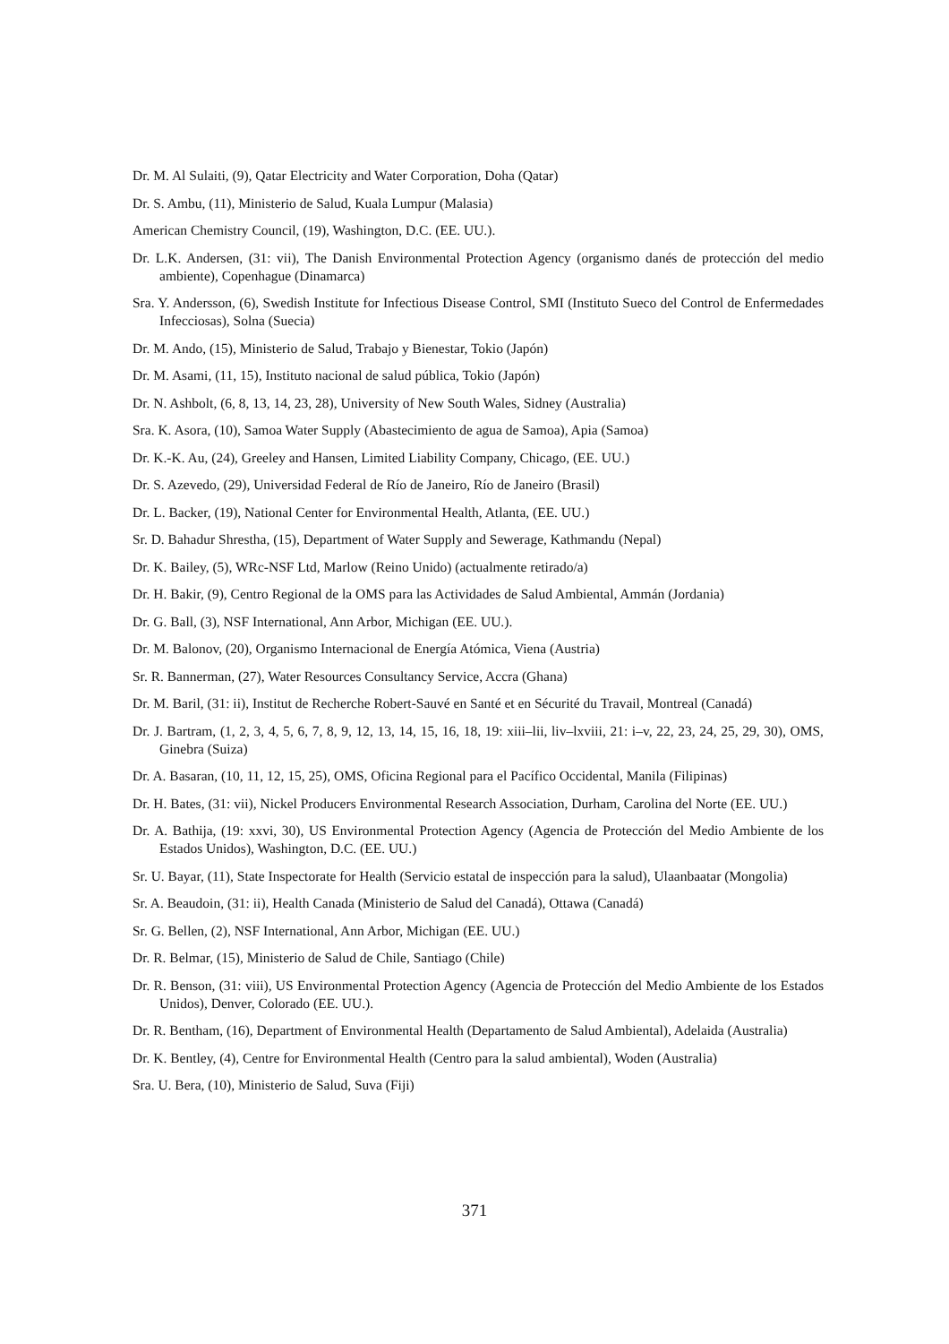Dr. M. Al Sulaiti, (9), Qatar Electricity and Water Corporation, Doha (Qatar)
Dr. S. Ambu, (11), Ministerio de Salud, Kuala Lumpur (Malasia)
American Chemistry Council, (19), Washington, D.C. (EE. UU.).
Dr. L.K. Andersen, (31: vii), The Danish Environmental Protection Agency (organismo danés de protección del medio ambiente), Copenhague (Dinamarca)
Sra. Y. Andersson, (6), Swedish Institute for Infectious Disease Control, SMI (Instituto Sueco del Control de Enfermedades Infecciosas), Solna (Suecia)
Dr. M. Ando, (15), Ministerio de Salud, Trabajo y Bienestar, Tokio (Japón)
Dr. M. Asami, (11, 15), Instituto nacional de salud pública, Tokio (Japón)
Dr. N. Ashbolt, (6, 8, 13, 14, 23, 28), University of New South Wales, Sidney (Australia)
Sra. K. Asora, (10), Samoa Water Supply (Abastecimiento de agua de Samoa), Apia (Samoa)
Dr. K.-K. Au, (24), Greeley and Hansen, Limited Liability Company, Chicago, (EE. UU.)
Dr. S. Azevedo, (29), Universidad Federal de Río de Janeiro, Río de Janeiro (Brasil)
Dr. L. Backer, (19), National Center for Environmental Health, Atlanta, (EE. UU.)
Sr. D. Bahadur Shrestha, (15), Department of Water Supply and Sewerage, Kathmandu (Nepal)
Dr. K. Bailey, (5), WRc-NSF Ltd, Marlow (Reino Unido) (actualmente retirado/a)
Dr. H. Bakir, (9), Centro Regional de la OMS para las Actividades de Salud Ambiental, Ammán (Jordania)
Dr. G. Ball, (3), NSF International, Ann Arbor, Michigan (EE. UU.).
Dr. M. Balonov, (20), Organismo Internacional de Energía Atómica, Viena (Austria)
Sr. R. Bannerman, (27), Water Resources Consultancy Service, Accra (Ghana)
Dr. M. Baril, (31: ii), Institut de Recherche Robert-Sauvé en Santé et en Sécurité du Travail, Montreal (Canadá)
Dr. J. Bartram, (1, 2, 3, 4, 5, 6, 7, 8, 9, 12, 13, 14, 15, 16, 18, 19: xiii–lii, liv–lxviii, 21: i–v, 22, 23, 24, 25, 29, 30), OMS, Ginebra (Suiza)
Dr. A. Basaran, (10, 11, 12, 15, 25), OMS, Oficina Regional para el Pacífico Occidental, Manila (Filipinas)
Dr. H. Bates, (31: vii), Nickel Producers Environmental Research Association, Durham, Carolina del Norte (EE. UU.)
Dr. A. Bathija, (19: xxvi, 30), US Environmental Protection Agency (Agencia de Protección del Medio Ambiente de los Estados Unidos), Washington, D.C. (EE. UU.)
Sr. U. Bayar, (11), State Inspectorate for Health (Servicio estatal de inspección para la salud), Ulaanbaatar (Mongolia)
Sr. A. Beaudoin, (31: ii), Health Canada (Ministerio de Salud del Canadá), Ottawa (Canadá)
Sr. G. Bellen, (2), NSF International, Ann Arbor, Michigan (EE. UU.)
Dr. R. Belmar, (15), Ministerio de Salud de Chile, Santiago (Chile)
Dr. R. Benson, (31: viii), US Environmental Protection Agency (Agencia de Protección del Medio Ambiente de los Estados Unidos), Denver, Colorado (EE. UU.).
Dr. R. Bentham, (16), Department of Environmental Health (Departamento de Salud Ambiental), Adelaida (Australia)
Dr. K. Bentley, (4), Centre for Environmental Health (Centro para la salud ambiental), Woden (Australia)
Sra. U. Bera, (10), Ministerio de Salud, Suva (Fiji)
371